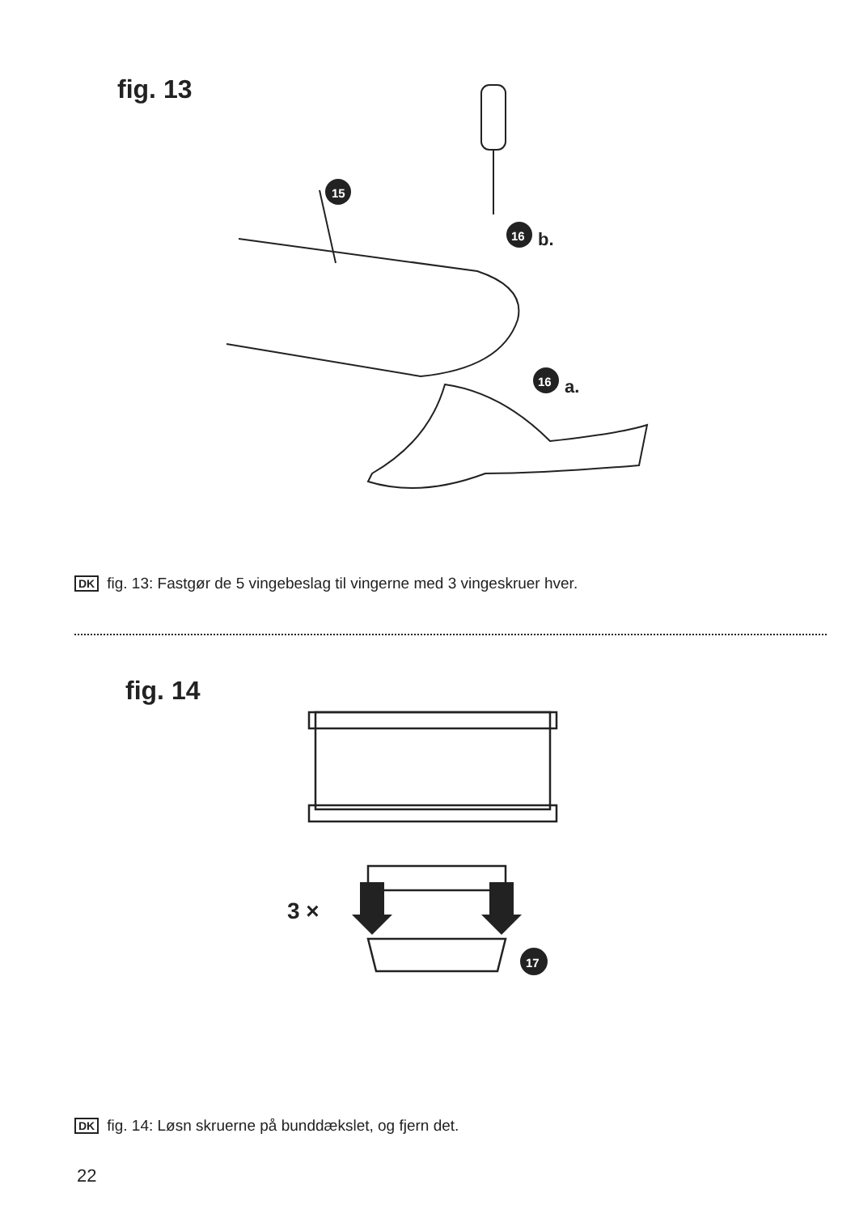fig. 13
15
16
b.
16
a.
DK fig. 13: Fastgør de 5 vingebeslag til vingerne med 3 vingeskruer hver.
fig. 14
3 ×
17
DK fig. 14: Løsn skruerne på bunddækslet, og fjern det.
22